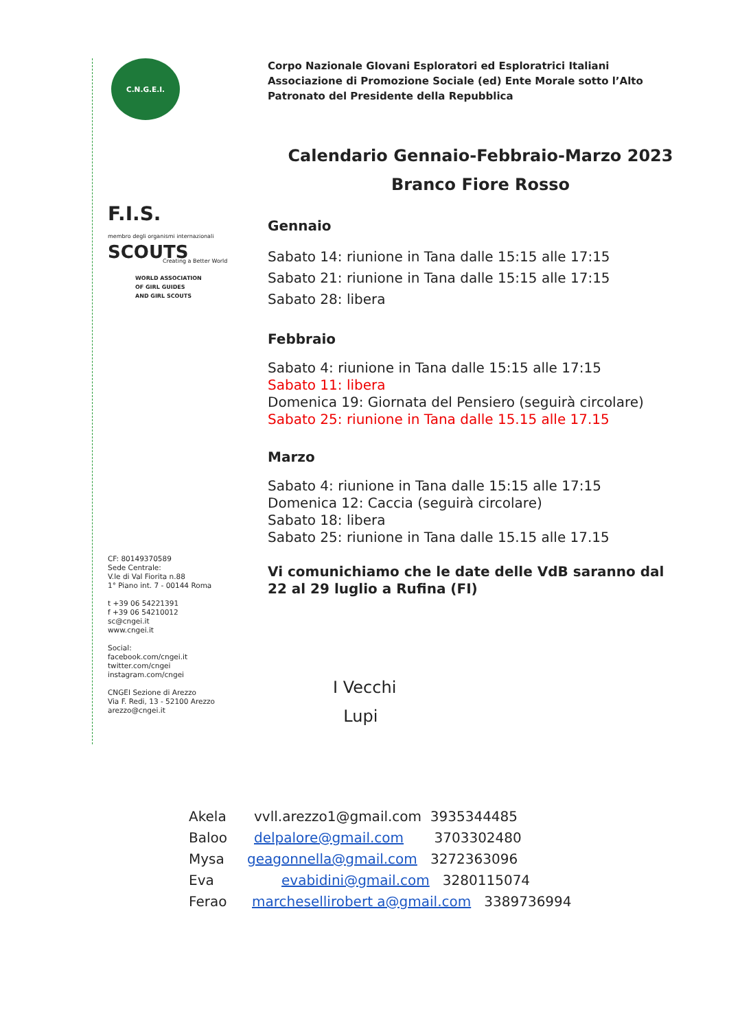C.N.G.E.I.
F.I.S.
membro degli organismi internazionali
SCOUTS
Creating a Better World
WORLD ASSOCIATION
OF GIRL GUIDES
AND GIRL SCOUTS
CF: 80149370589
Sede Centrale:
V.le di Val Fiorita n.88
1° Piano int. 7 - 00144 Roma
t +39 06 54221391
f +39 06 54210012
sc@cngei.it
www.cngei.it
Social:
facebook.com/cngei.it
twitter.com/cngei
instagram.com/cngei
CNGEI Sezione di Arezzo
Via F. Redi, 13 - 52100 Arezzo
arezzo@cngei.it
Corpo Nazionale GIovani Esploratori ed Esploratrici Italiani
Associazione di Promozione Sociale (ed) Ente Morale sotto l’Alto
Patronato del Presidente della Repubblica
Calendario Gennaio-Febbraio-Marzo 2023
Branco Fiore Rosso
Gennaio
Sabato 14: riunione in Tana dalle 15:15 alle 17:15
Sabato 21: riunione in Tana dalle 15:15 alle 17:15
Sabato 28: libera
Febbraio
Sabato 4: riunione in Tana dalle 15:15 alle 17:15
Sabato 11: libera
Domenica 19: Giornata del Pensiero (seguirà circolare)
Sabato 25: riunione in Tana dalle 15.15 alle 17.15
Marzo
Sabato 4: riunione in Tana dalle 15:15 alle 17:15
Domenica 12: Caccia (seguirà circolare)
Sabato 18: libera
Sabato 25: riunione in Tana dalle 15.15 alle 17.15
Vi comunichiamo che le date delle VdB saranno dal 22 al 29 luglio a Rufina (FI)
I Vecchi
Lupi
Akela vvll.arezzo1@gmail.com 3935344485
Baloo delpalore@gmail.com 3703302480
Mysa geagonnella@gmail.com 3272363096
Eva evabidini@gmail.com 3280115074
Ferao marchesellirobert a@gmail.com 3389736994